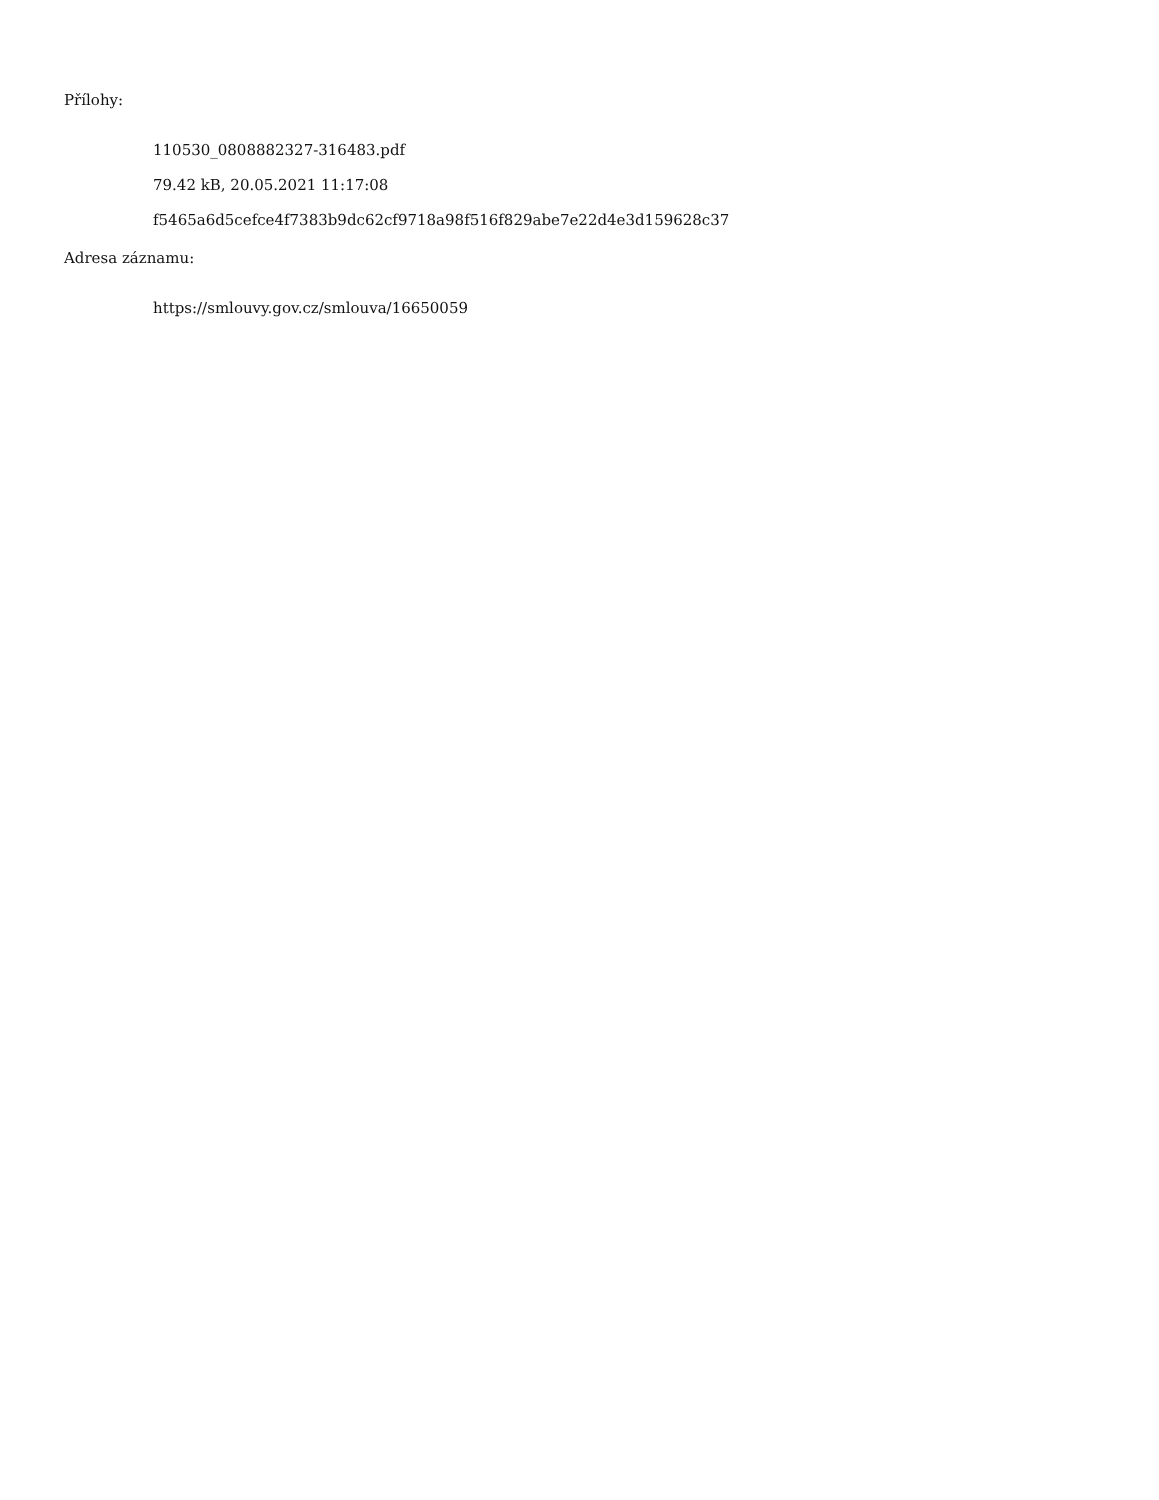Přílohy:
110530_0808882327-316483.pdf
79.42 kB, 20.05.2021 11:17:08
f5465a6d5cefce4f7383b9dc62cf9718a98f516f829abe7e22d4e3d159628c37
Adresa záznamu:
https://smlouvy.gov.cz/smlouva/16650059